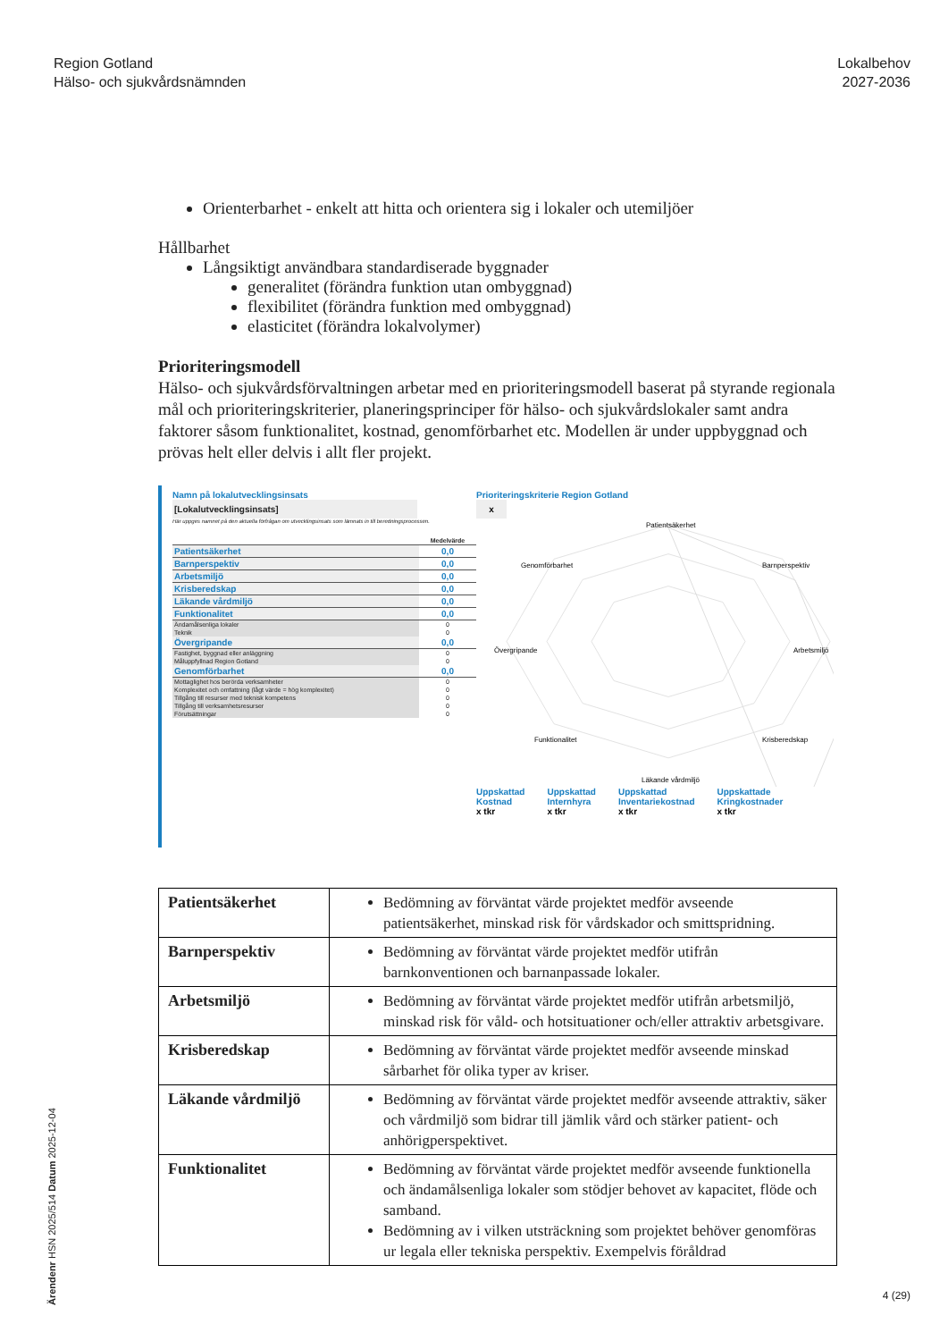Region Gotland
Hälso- och sjukvårdsnämnden
Lokalbehov
2027-2036
Orienterbarhet - enkelt att hitta och orientera sig i lokaler och utemiljöer
Hållbarhet
Långsiktigt användbara standardiserade byggnader
generalitet (förändra funktion utan ombyggnad)
flexibilitet (förändra funktion med ombyggnad)
elasticitet (förändra lokalvolymer)
Prioriteringsmodell
Hälso- och sjukvårdsförvaltningen arbetar med en prioriteringsmodell baserat på styrande regionala mål och prioriteringskriterier, planeringsprinciper för hälso- och sjukvårdslokaler samt andra faktorer såsom funktionalitet, kostnad, genomförbarhet etc. Modellen är under uppbyggnad och prövas helt eller delvis i allt fler projekt.
Namn på lokalutvecklingsinsats
[Lokalutvecklingsinsats]
Här uppges namnet på den aktuella förfrågan om utvecklingsinsats som lämnats in till beredningsprocessen.
| | Medelvärde |
| Patientsäkerhet | 0,0 |
| Barnperspektiv | 0,0 |
| Arbetsmiljö | 0,0 |
| Krisberedskap | 0,0 |
| Läkande vårdmiljö | 0,0 |
| Funktionalitet | 0,0 |
| Ändamålsenliga lokaler | 0 |
| Teknik | 0 |
| Övergripande | 0,0 |
| Fastighet, byggnad eller anläggning | 0 |
| Måluppfyllnad Region Gotland | 0 |
| Genomförbarhet | 0,0 |
| Mottaglighet hos berörda verksamheter | 0 |
| Komplexitet och omfattning (lågt värde = hög komplexitet) | 0 |
| Tillgång till resurser med teknisk kompetens | 0 |
| Tillgång till verksamhetsresurser | 0 |
| Förutsättningar | 0 |
Prioriteringskriterie Region Gotland
x
Patientsäkerhet
Barnperspektiv
Genomförbarhet
Arbetsmiljö
Övergripande
Krisberedskap
Funktionalitet
Läkande vårdmiljö
Uppskattad
Kostnad
x tkr
Uppskattad
Internhyra
x tkr
Uppskattad
Inventariekostnad
x tkr
Uppskattade
Kringkostnader
x tkr
| Patientsäkerhet | Bedömning av förväntat värde projektet medför avseende patientsäkerhet, minskad risk för vårdskador och smittspridning. |
| Barnperspektiv | Bedömning av förväntat värde projektet medför utifrån barnkonventionen och barnanpassade lokaler. |
| Arbetsmiljö | Bedömning av förväntat värde projektet medför utifrån arbetsmiljö, minskad risk för våld- och hotsituationer och/eller attraktiv arbetsgivare. |
| Krisberedskap | Bedömning av förväntat värde projektet medför avseende minskad sårbarhet för olika typer av kriser. |
| Läkande vårdmiljö | Bedömning av förväntat värde projektet medför avseende attraktiv, säker och vårdmiljö som bidrar till jämlik vård och stärker patient- och anhörigperspektivet. |
| Funktionalitet | Bedömning av förväntat värde projektet medför avseende funktionella och ändamålsenliga lokaler som stödjer behovet av kapacitet, flöde och samband. Bedömning av i vilken utsträckning som projektet behöver genomföras ur legala eller tekniska perspektiv. Exempelvis föråldrad |
Ärendenr HSN 2025/514 Datum 2025-12-04
4 (29)